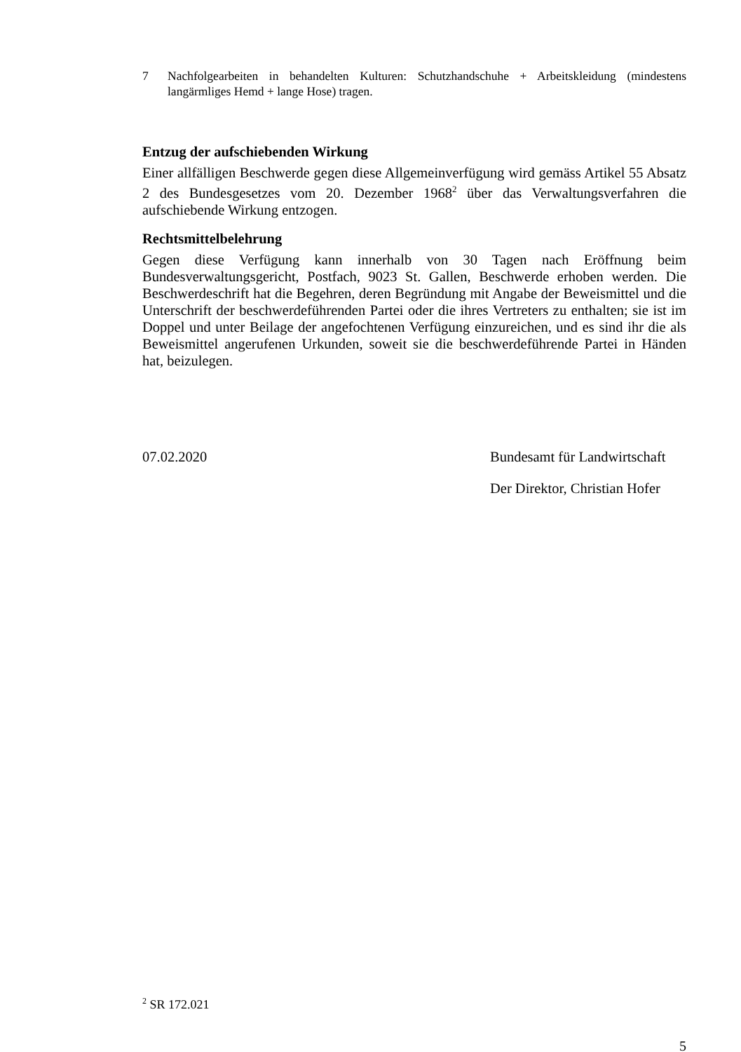7 Nachfolgearbeiten in behandelten Kulturen: Schutzhandschuhe + Arbeitskleidung (mindestens langärmliges Hemd + lange Hose) tragen.
Entzug der aufschiebenden Wirkung
Einer allfälligen Beschwerde gegen diese Allgemeinverfügung wird gemäss Artikel 55 Absatz 2 des Bundesgesetzes vom 20. Dezember 1968<sup>2</sup> über das Verwaltungsverfahren die aufschiebende Wirkung entzogen.
Rechtsmittelbelehrung
Gegen diese Verfügung kann innerhalb von 30 Tagen nach Eröffnung beim Bundesverwaltungsgericht, Postfach, 9023 St. Gallen, Beschwerde erhoben werden. Die Beschwerdeschrift hat die Begehren, deren Begründung mit Angabe der Beweismittel und die Unterschrift der beschwerdeführenden Partei oder die ihres Vertreters zu enthalten; sie ist im Doppel und unter Beilage der angefochtenen Verfügung einzureichen, und es sind ihr die als Beweismittel angerufenen Urkunden, soweit sie die beschwerdeführende Partei in Händen hat, beizulegen.
07.02.2020 Bundesamt für Landwirtschaft
Der Direktor, Christian Hofer
<sup>2</sup> SR 172.021
5